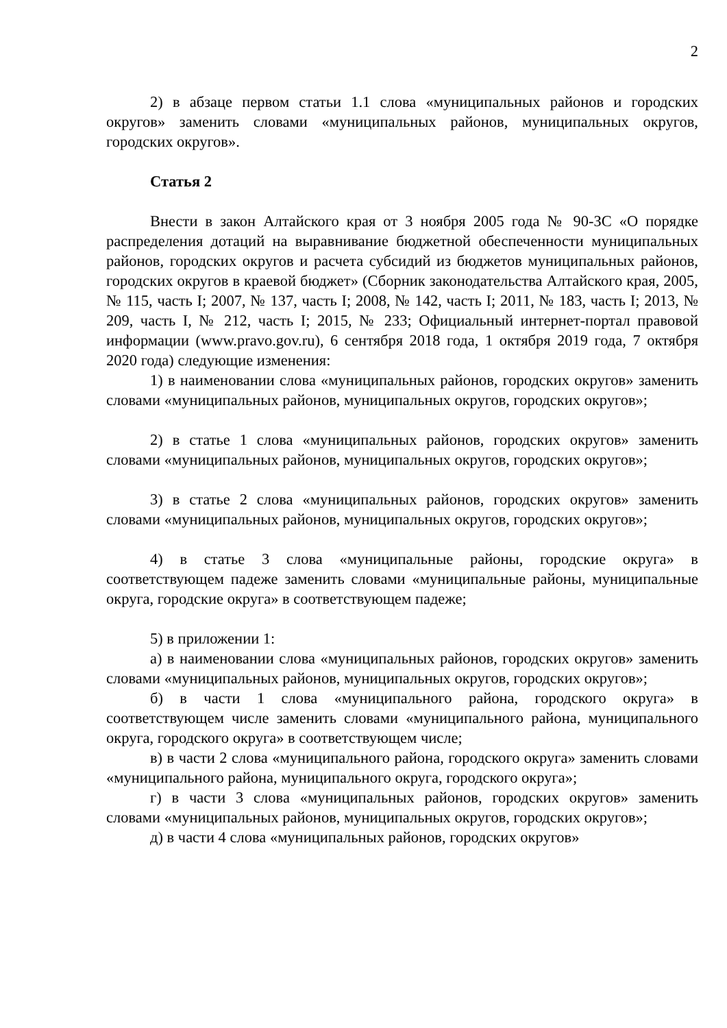2
2) в абзаце первом статьи 1.1 слова «муниципальных районов и городских округов» заменить словами «муниципальных районов, муниципальных округов, городских округов».
Статья 2
Внести в закон Алтайского края от 3 ноября 2005 года № 90-ЗС «О порядке распределения дотаций на выравнивание бюджетной обеспеченности муниципальных районов, городских округов и расчета субсидий из бюджетов муниципальных районов, городских округов в краевой бюджет» (Сборник законодательства Алтайского края, 2005, № 115, часть I; 2007, № 137, часть I; 2008, № 142, часть I; 2011, № 183, часть I; 2013, № 209, часть I, № 212, часть I; 2015, № 233; Официальный интернет-портал правовой информации (www.pravo.gov.ru), 6 сентября 2018 года, 1 октября 2019 года, 7 октября 2020 года) следующие изменения:
1) в наименовании слова «муниципальных районов, городских округов» заменить словами «муниципальных районов, муниципальных округов, городских округов»;
2) в статье 1 слова «муниципальных районов, городских округов» заменить словами «муниципальных районов, муниципальных округов, городских округов»;
3) в статье 2 слова «муниципальных районов, городских округов» заменить словами «муниципальных районов, муниципальных округов, городских округов»;
4) в статье 3 слова «муниципальные районы, городские округа» в соответствующем падеже заменить словами «муниципальные районы, муниципальные округа, городские округа» в соответствующем падеже;
5) в приложении 1:
а) в наименовании слова «муниципальных районов, городских округов» заменить словами «муниципальных районов, муниципальных округов, городских округов»;
б) в части 1 слова «муниципального района, городского округа» в соответствующем числе заменить словами «муниципального района, муниципального округа, городского округа» в соответствующем числе;
в) в части 2 слова «муниципального района, городского округа» заменить словами «муниципального района, муниципального округа, городского округа»;
г) в части 3 слова «муниципальных районов, городских округов» заменить словами «муниципальных районов, муниципальных округов, городских округов»;
д) в части 4 слова «муниципальных районов, городских округов»